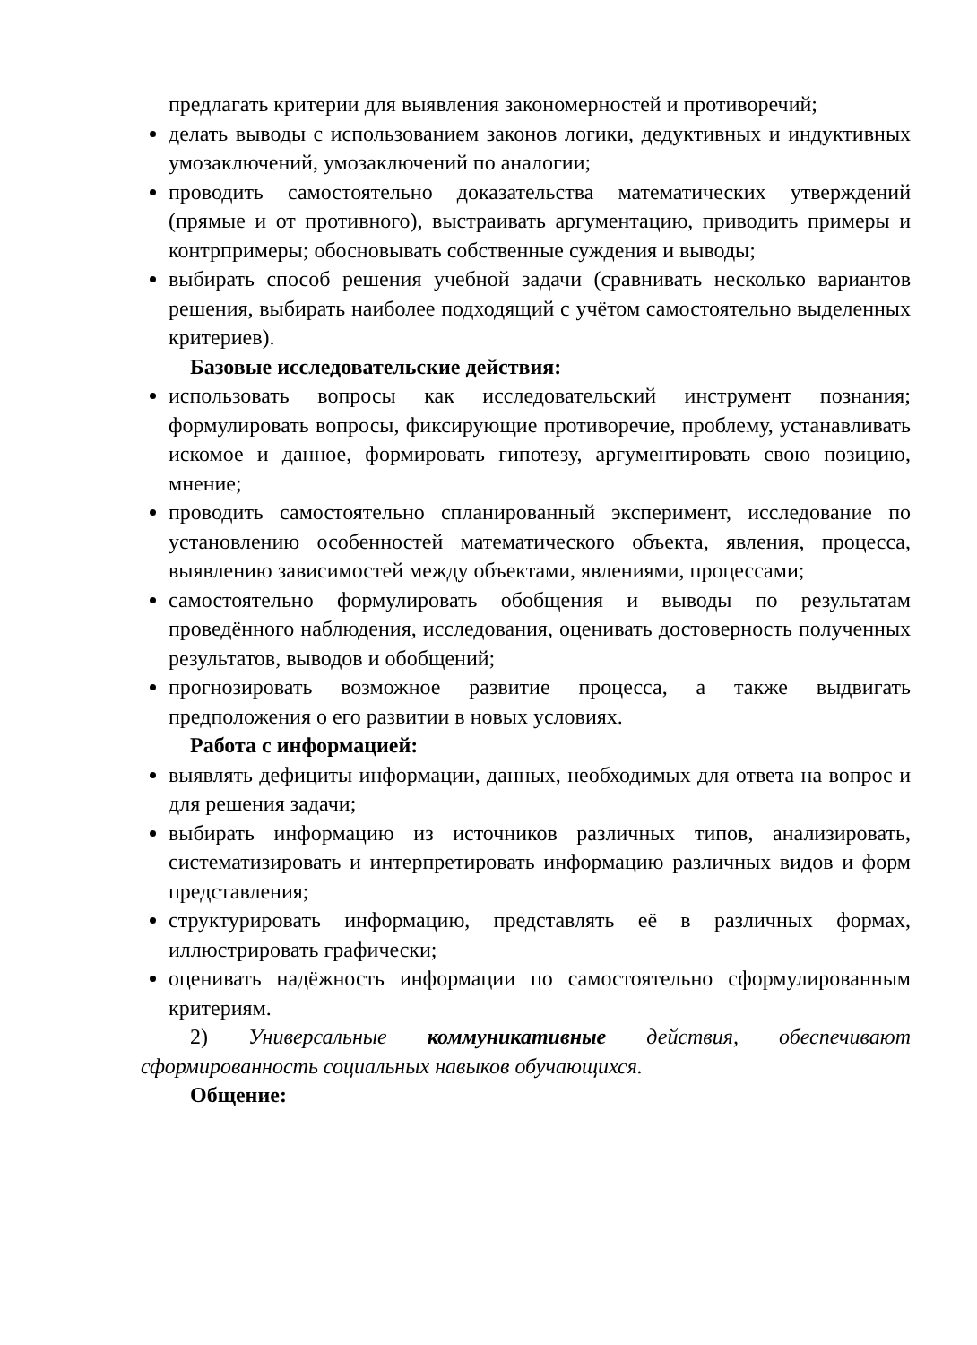предлагать критерии для выявления закономерностей и противоречий;
делать выводы с использованием законов логики, дедуктивных и индуктивных умозаключений, умозаключений по аналогии;
проводить самостоятельно доказательства математических утверждений (прямые и от противного), выстраивать аргументацию, приводить примеры и контрпримеры; обосновывать собственные суждения и выводы;
выбирать способ решения учебной задачи (сравнивать несколько вариантов решения, выбирать наиболее подходящий с учётом самостоятельно выделенных критериев).
Базовые исследовательские действия:
использовать вопросы как исследовательский инструмент познания; формулировать вопросы, фиксирующие противоречие, проблему, устанавливать искомое и данное, формировать гипотезу, аргументировать свою позицию, мнение;
проводить самостоятельно спланированный эксперимент, исследование по установлению особенностей математического объекта, явления, процесса, выявлению зависимостей между объектами, явлениями, процессами;
самостоятельно формулировать обобщения и выводы по результатам проведённого наблюдения, исследования, оценивать достоверность полученных результатов, выводов и обобщений;
прогнозировать возможное развитие процесса, а также выдвигать предположения о его развитии в новых условиях.
Работа с информацией:
выявлять дефициты информации, данных, необходимых для ответа на вопрос и для решения задачи;
выбирать информацию из источников различных типов, анализировать, систематизировать и интерпретировать информацию различных видов и форм представления;
структурировать информацию, представлять её в различных формах, иллюстрировать графически;
оценивать надёжность информации по самостоятельно сформулированным критериям.
2) Универсальные коммуникативные действия, обеспечивают сформированность социальных навыков обучающихся.
Общение: